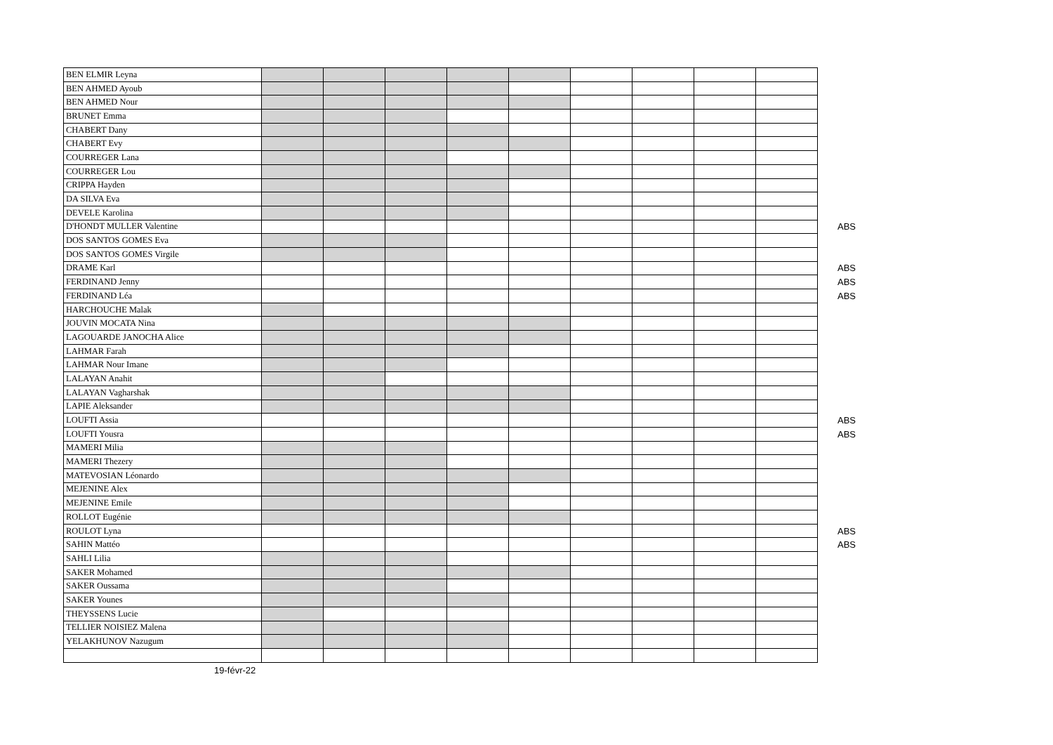| BEN ELMIR Leyna | | | | | | | | | | |
| BEN AHMED Ayoub | | | | | | | | | | |
| BEN AHMED Nour | | | | | | | | | | |
| BRUNET Emma | | | | | | | | | | |
| CHABERT Dany | | | | | | | | | | |
| CHABERT Evy | | | | | | | | | | |
| COURREGER Lana | | | | | | | | | | |
| COURREGER Lou | | | | | | | | | | |
| CRIPPA Hayden | | | | | | | | | | |
| DA SILVA Eva | | | | | | | | | | |
| DEVELE Karolina | | | | | | | | | | |
| D'HONDT MULLER Valentine | | | | | | | | | | ABS |
| DOS SANTOS GOMES Eva | | | | | | | | | | |
| DOS SANTOS GOMES Virgile | | | | | | | | | | |
| DRAME Karl | | | | | | | | | | ABS |
| FERDINAND Jenny | | | | | | | | | | ABS |
| FERDINAND Léa | | | | | | | | | | ABS |
| HARCHOUCHE Malak | | | | | | | | | | |
| JOUVIN MOCATA Nina | | | | | | | | | | |
| LAGOUARDE JANOCHA Alice | | | | | | | | | | |
| LAHMAR Farah | | | | | | | | | | |
| LAHMAR Nour Imane | | | | | | | | | | |
| LALAYAN Anahit | | | | | | | | | | |
| LALAYAN Vagharshak | | | | | | | | | | |
| LAPIE Aleksander | | | | | | | | | | |
| LOUFTI Assia | | | | | | | | | | ABS |
| LOUFTI Yousra | | | | | | | | | | ABS |
| MAMERI Milia | | | | | | | | | | |
| MAMERI Thezery | | | | | | | | | | |
| MATEVOSIAN Léonardo | | | | | | | | | | |
| MEJENINE Alex | | | | | | | | | | |
| MEJENINE Emile | | | | | | | | | | |
| ROLLOT Eugénie | | | | | | | | | | |
| ROULOT Lyna | | | | | | | | | | ABS |
| SAHIN Mattéo | | | | | | | | | | ABS |
| SAHLI Lilia | | | | | | | | | | |
| SAKER Mohamed | | | | | | | | | | |
| SAKER Oussama | | | | | | | | | | |
| SAKER Younes | | | | | | | | | | |
| THEYSSENS Lucie | | | | | | | | | | |
| TELLIER NOISIEZ Malena | | | | | | | | | | |
| YELAKHUNOV Nazugum | | | | | | | | | | |
19-févr-22